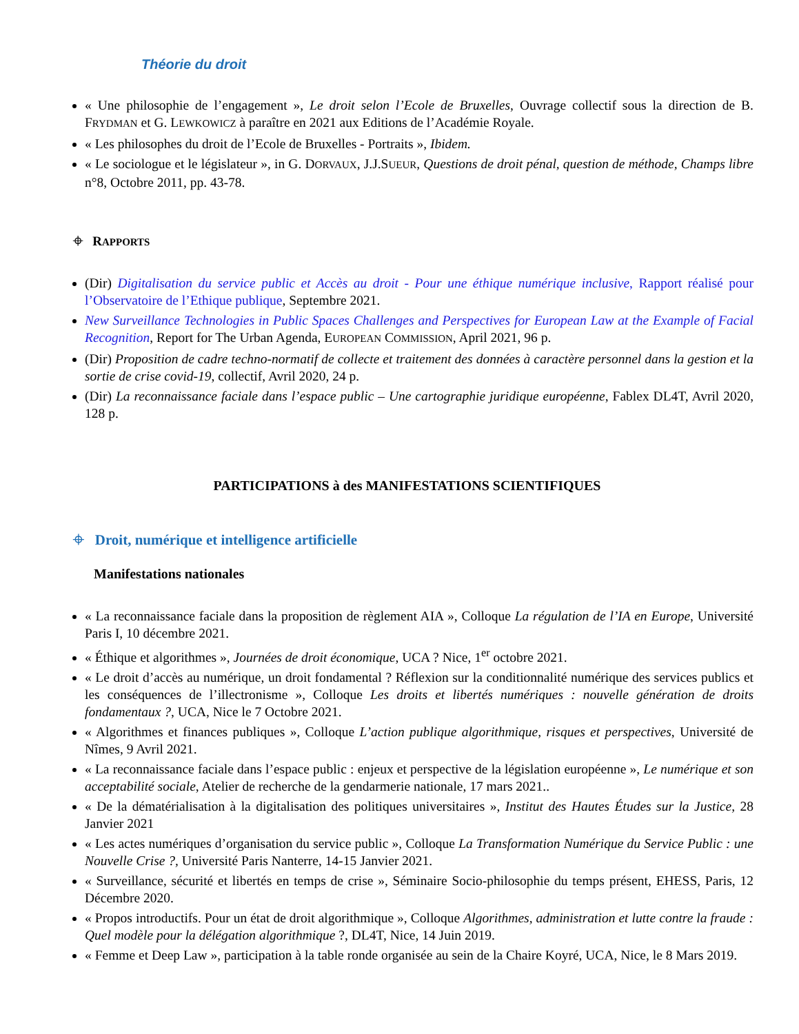Théorie du droit
« Une philosophie de l’engagement », Le droit selon l’Ecole de Bruxelles, Ouvrage collectif sous la direction de B. FRYDMAN et G. LEWKOWICZ à paraître en 2021 aux Editions de l’Académie Royale.
« Les philosophes du droit de l’Ecole de Bruxelles - Portraits », Ibidem.
« Le sociologue et le législateur », in G. DORVAUX, J.J.SUEUR, Questions de droit pénal, question de méthode, Champs libre n°8, Octobre 2011, pp. 43-78.
⌖ RAPPORTS
(Dir) Digitalisation du service public et Accès au droit - Pour une éthique numérique inclusive, Rapport réalisé pour l’Observatoire de l’Ethique publique, Septembre 2021.
New Surveillance Technologies in Public Spaces Challenges and Perspectives for European Law at the Example of Facial Recognition, Report for The Urban Agenda, EUROPEAN COMMISSION, April 2021, 96 p.
(Dir) Proposition de cadre techno-normatif de collecte et traitement des données à caractère personnel dans la gestion et la sortie de crise covid-19, collectif, Avril 2020, 24 p.
(Dir) La reconnaissance faciale dans l’espace public – Une cartographie juridique européenne, Fablex DL4T, Avril 2020, 128 p.
PARTICIPATIONS à des MANIFESTATIONS SCIENTIFIQUES
⌖ Droit, numérique et intelligence artificielle
Manifestations nationales
« La reconnaissance faciale dans la proposition de règlement AIA », Colloque La régulation de l’IA en Europe, Université Paris I, 10 décembre 2021.
« Éthique et algorithmes », Journées de droit économique, UCA ? Nice, 1<sup>er</sup> octobre 2021.
« Le droit d’accès au numérique, un droit fondamental ? Réflexion sur la conditionnalité numérique des services publics et les conséquences de l’illectronisme », Colloque Les droits et libertés numériques : nouvelle génération de droits fondamentaux ?, UCA, Nice le 7 Octobre 2021.
« Algorithmes et finances publiques », Colloque L’action publique algorithmique, risques et perspectives, Université de Nîmes, 9 Avril 2021.
« La reconnaissance faciale dans l’espace public : enjeux et perspective de la législation européenne », Le numérique et son acceptabilité sociale, Atelier de recherche de la gendarmerie nationale, 17 mars 2021..
« De la dématérialisation à la digitalisation des politiques universitaires », Institut des Hautes Études sur la Justice, 28 Janvier 2021
« Les actes numériques d’organisation du service public », Colloque La Transformation Numérique du Service Public : une Nouvelle Crise ?, Université Paris Nanterre, 14-15 Janvier 2021.
« Surveillance, sécurité et libertés en temps de crise », Séminaire Socio-philosophie du temps présent, EHESS, Paris, 12 Décembre 2020.
« Propos introductifs. Pour un état de droit algorithmique », Colloque Algorithmes, administration et lutte contre la fraude : Quel modèle pour la délégation algorithmique ?, DL4T, Nice, 14 Juin 2019.
« Femme et Deep Law », participation à la table ronde organisée au sein de la Chaire Koyré, UCA, Nice, le 8 Mars 2019.